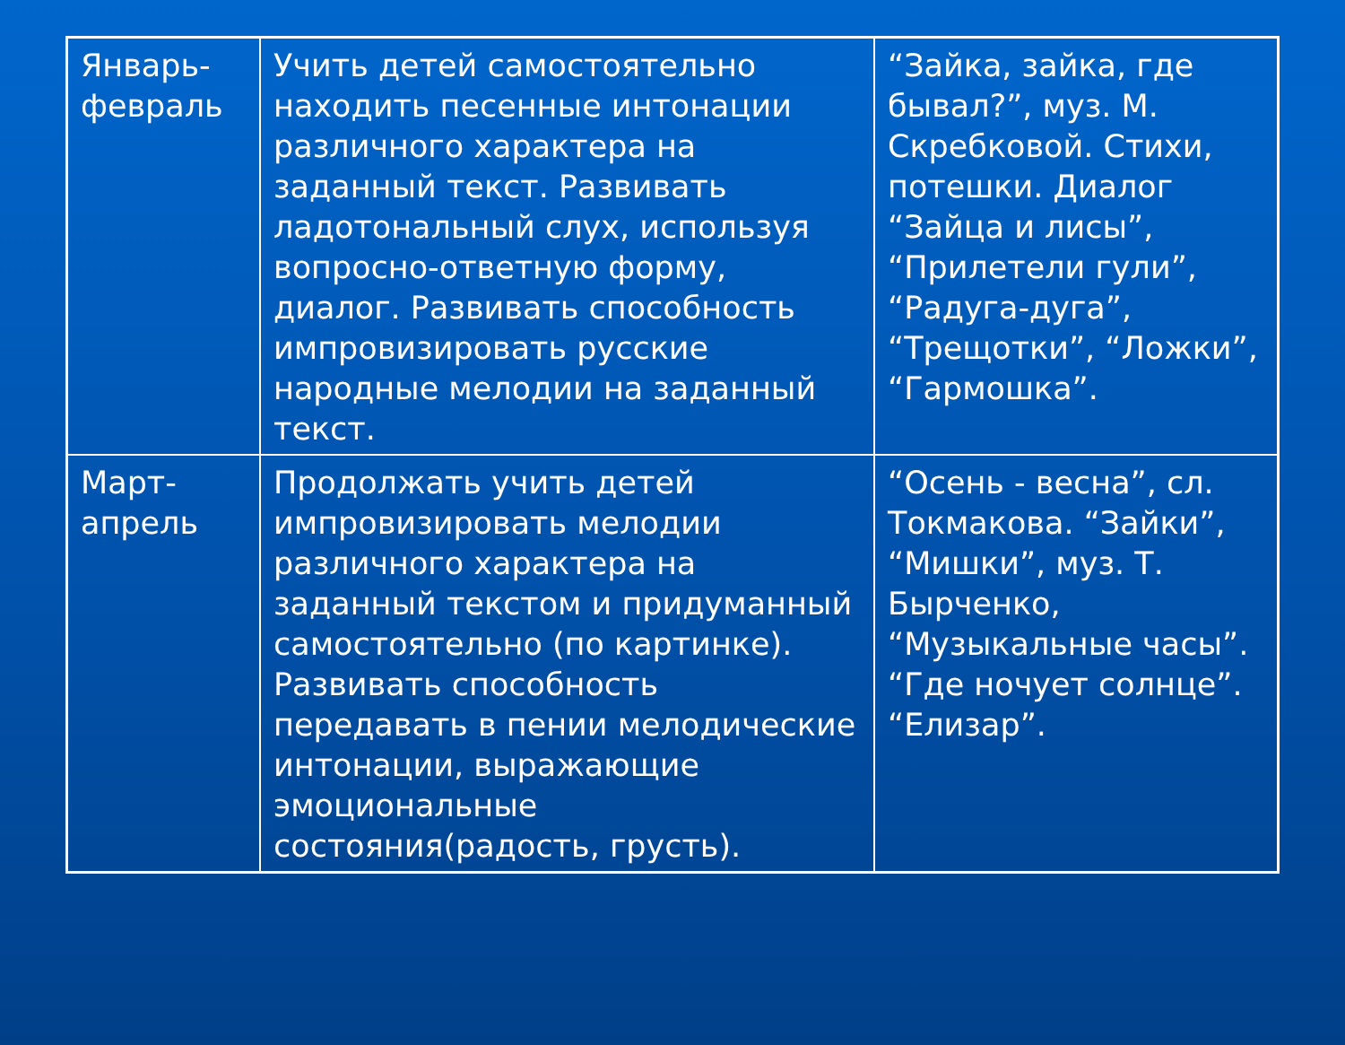| Январь-февраль | Учить детей самостоятельно находить песенные интонации различного характера на заданный текст. Развивать ладотональный слух, используя вопросно-ответную форму, диалог. Развивать способность импровизировать русские народные мелодии на заданный текст. | “Зайка, зайка, где бывал?”, муз. М. Скребковой. Стихи, потешки. Диалог “Зайца и лисы”, “Прилетели гули”, “Радуга-дуга”, “Трещотки”, “Ложки”, “Гармошка”. |
| Март-апрель | Продолжать учить детей импровизировать мелодии различного характера на заданный текстом и придуманный самостоятельно (по картинке). Развивать способность передавать в пении мелодические интонации, выражающие эмоциональные состояния(радость, грусть). | “Осень - весна”, сл. Токмакова. “Зайки”, “Мишки”, муз. Т. Бырченко, “Музыкальные часы”. “Где ночует солнце”. “Елизар”. |